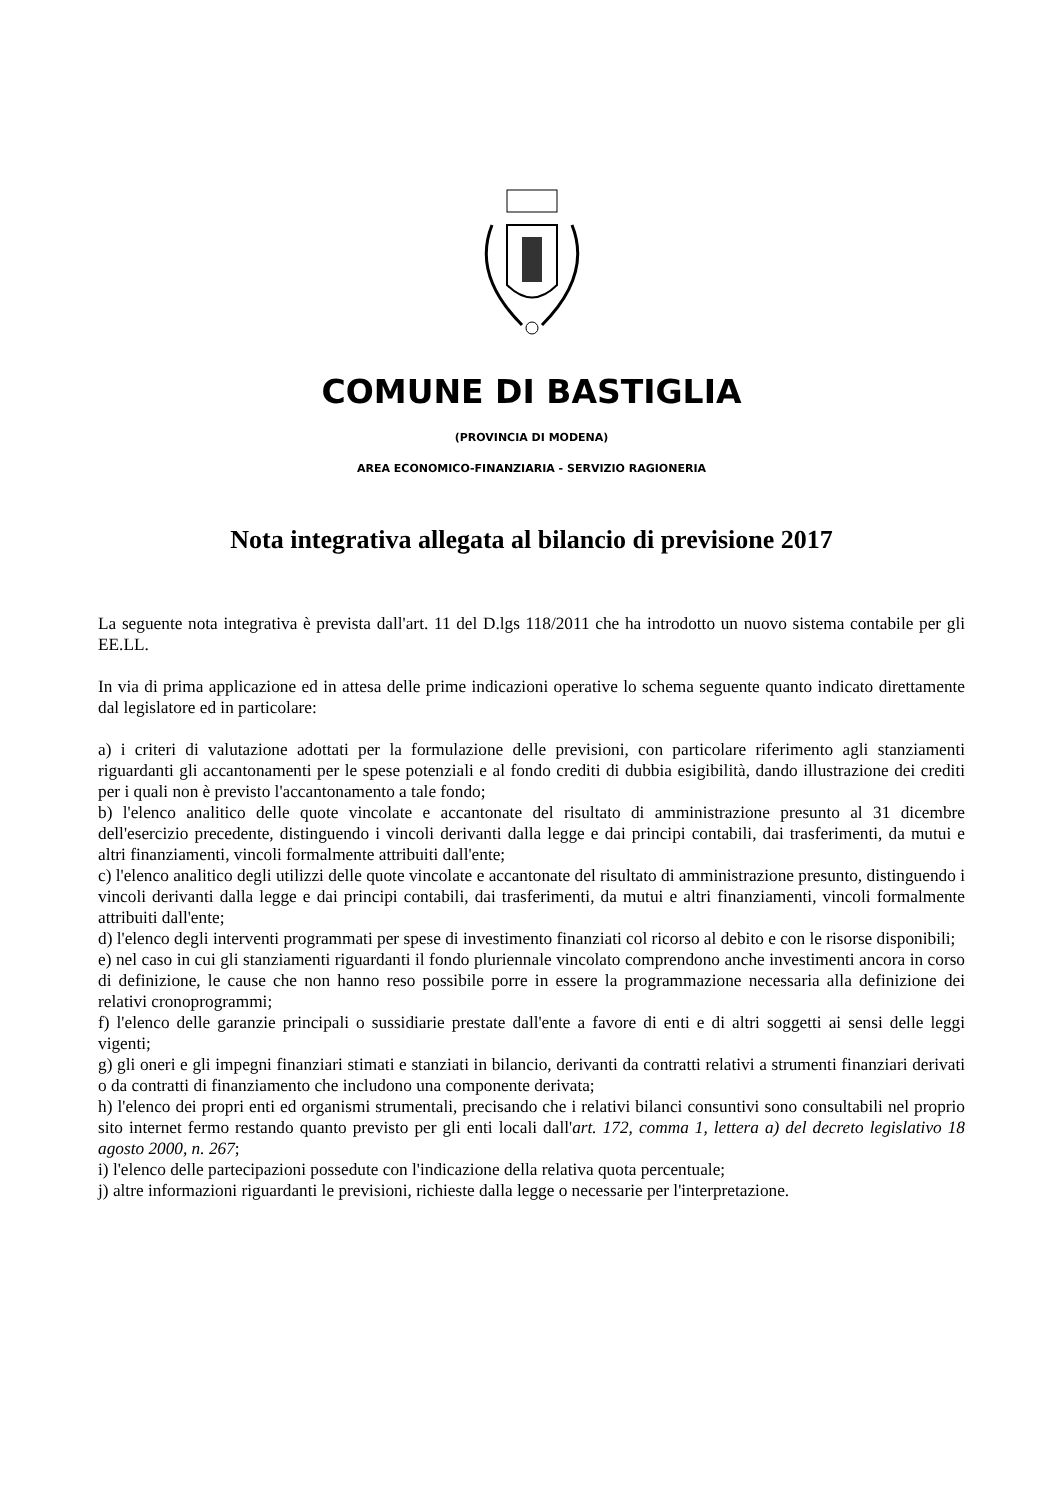COMUNE DI BASTIGLIA
(PROVINCIA DI MODENA)
AREA ECONOMICO-FINANZIARIA - SERVIZIO RAGIONERIA
Nota integrativa allegata al bilancio di previsione 2017
La seguente nota integrativa è prevista dall'art. 11 del D.lgs 118/2011 che ha introdotto un nuovo sistema contabile per gli EE.LL.
In via di prima applicazione ed in attesa delle prime indicazioni operative lo schema seguente quanto indicato direttamente dal legislatore ed in particolare:
a) i criteri di valutazione adottati per la formulazione delle previsioni, con particolare riferimento agli stanziamenti riguardanti gli accantonamenti per le spese potenziali e al fondo crediti di dubbia esigibilità, dando illustrazione dei crediti per i quali non è previsto l'accantonamento a tale fondo;
b) l'elenco analitico delle quote vincolate e accantonate del risultato di amministrazione presunto al 31 dicembre dell'esercizio precedente, distinguendo i vincoli derivanti dalla legge e dai principi contabili, dai trasferimenti, da mutui e altri finanziamenti, vincoli formalmente attribuiti dall'ente;
c) l'elenco analitico degli utilizzi delle quote vincolate e accantonate del risultato di amministrazione presunto, distinguendo i vincoli derivanti dalla legge e dai principi contabili, dai trasferimenti, da mutui e altri finanziamenti, vincoli formalmente attribuiti dall'ente;
d) l'elenco degli interventi programmati per spese di investimento finanziati col ricorso al debito e con le risorse disponibili;
e) nel caso in cui gli stanziamenti riguardanti il fondo pluriennale vincolato comprendono anche investimenti ancora in corso di definizione, le cause che non hanno reso possibile porre in essere la programmazione necessaria alla definizione dei relativi cronoprogrammi;
f) l'elenco delle garanzie principali o sussidiarie prestate dall'ente a favore di enti e di altri soggetti ai sensi delle leggi vigenti;
g) gli oneri e gli impegni finanziari stimati e stanziati in bilancio, derivanti da contratti relativi a strumenti finanziari derivati o da contratti di finanziamento che includono una componente derivata;
h) l'elenco dei propri enti ed organismi strumentali, precisando che i relativi bilanci consuntivi sono consultabili nel proprio sito internet fermo restando quanto previsto per gli enti locali dall'art. 172, comma 1, lettera a) del decreto legislativo 18 agosto 2000, n. 267;
i) l'elenco delle partecipazioni possedute con l'indicazione della relativa quota percentuale;
j) altre informazioni riguardanti le previsioni, richieste dalla legge o necessarie per l'interpretazione.